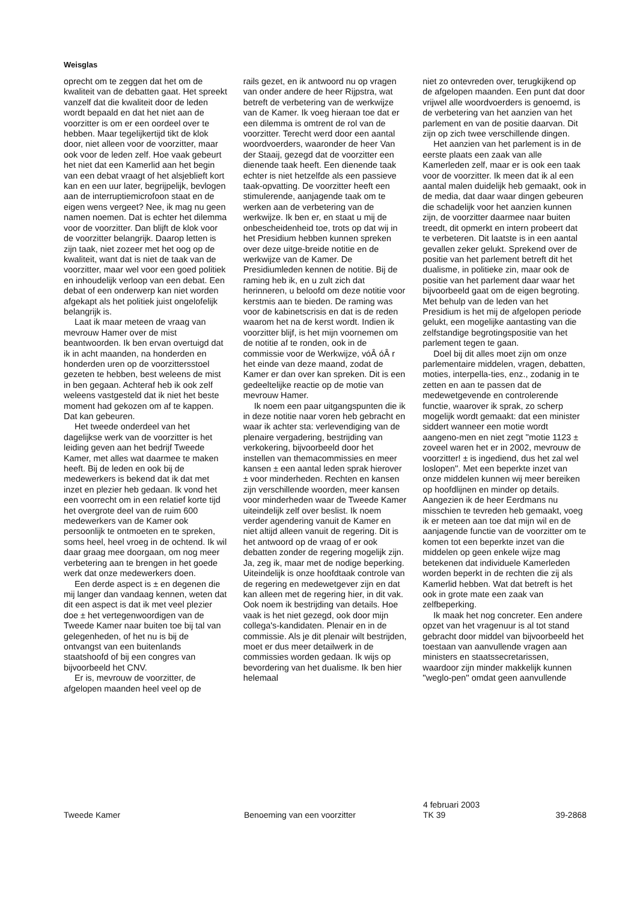Weisglas
oprecht om te zeggen dat het om de kwaliteit van de debatten gaat. Het spreekt vanzelf dat die kwaliteit door de leden wordt bepaald en dat het niet aan de voorzitter is om er een oordeel over te hebben. Maar tegelijkertijd tikt de klok door, niet alleen voor de voorzitter, maar ook voor de leden zelf. Hoe vaak gebeurt het niet dat een Kamerlid aan het begin van een debat vraagt of het alsjeblieft kort kan en een uur later, begrijpelijk, bevlogen aan de interruptiemicrofoon staat en de eigen wens vergeet? Nee, ik mag nu geen namen noemen. Dat is echter het dilemma voor de voorzitter. Dan blijft de klok voor de voorzitter belangrijk. Daarop letten is zijn taak, niet zozeer met het oog op de kwaliteit, want dat is niet de taak van de voorzitter, maar wel voor een goed politiek en inhoudelijk verloop van een debat. Een debat of een onderwerp kan niet worden afgekapt als het politiek juist ongelofelijk belangrijk is.
Laat ik maar meteen de vraag van mevrouw Hamer over de mist beantwoorden. Ik ben ervan overtuigd dat ik in acht maanden, na honderden en honderden uren op de voorzittersstoel gezeten te hebben, best weleens de mist in ben gegaan. Achteraf heb ik ook zelf weleens vastgesteld dat ik niet het beste moment had gekozen om af te kappen. Dat kan gebeuren.
Het tweede onderdeel van het dagelijkse werk van de voorzitter is het leiding geven aan het bedrijf Tweede Kamer, met alles wat daarmee te maken heeft. Bij de leden en ook bij de medewerkers is bekend dat ik dat met inzet en plezier heb gedaan. Ik vond het een voorrecht om in een relatief korte tijd het overgrote deel van de ruim 600 medewerkers van de Kamer ook persoonlijk te ontmoeten en te spreken, soms heel, heel vroeg in de ochtend. Ik wil daar graag mee doorgaan, om nog meer verbetering aan te brengen in het goede werk dat onze medewerkers doen.
Een derde aspect is ± en degenen die mij langer dan vandaag kennen, weten dat dit een aspect is dat ik met veel plezier doe ± het vertegenwoordigen van de Tweede Kamer naar buiten toe bij tal van gelegenheden, of het nu is bij de ontvangst van een buitenlands staatshoofd of bij een congres van bijvoorbeeld het CNV.
Er is, mevrouw de voorzitter, de afgelopen maanden heel veel op de
rails gezet, en ik antwoord nu op vragen van onder andere de heer Rijpstra, wat betreft de verbetering van de werkwijze van de Kamer. Ik voeg hieraan toe dat er een dilemma is omtrent de rol van de voorzitter. Terecht werd door een aantal woordvoerders, waaronder de heer Van der Staaij, gezegd dat de voorzitter een dienende taak heeft. Een dienende taak echter is niet hetzelfde als een passieve taak-opvatting. De voorzitter heeft een stimulerende, aanjagende taak om te werken aan de verbetering van de werkwijze. Ik ben er, en staat u mij de onbescheidenheid toe, trots op dat wij in het Presidium hebben kunnen spreken over deze uitge-breide notitie en de werkwijze van de Kamer. De Presidiumleden kennen de notitie. Bij de raming heb ik, en u zult zich dat herinneren, u beloofd om deze notitie voor kerstmis aan te bieden. De raming was voor de kabinetscrisis en dat is de reden waarom het na de kerst wordt. Indien ik voorzitter blijf, is het mijn voornemen om de notitie af te ronden, ook in de commissie voor de Werkwijze, vóÂ óÂ r het einde van deze maand, zodat de Kamer er dan over kan spreken. Dit is een gedeeltelijke reactie op de motie van mevrouw Hamer.
Ik noem een paar uitgangspunten die ik in deze notitie naar voren heb gebracht en waar ik achter sta: verlevendiging van de plenaire vergadering, bestrijding van verkokering, bijvoorbeeld door het instellen van themacommissies en meer kansen ± een aantal leden sprak hierover ± voor minderheden. Rechten en kansen zijn verschillende woorden, meer kansen voor minderheden waar de Tweede Kamer uiteindelijk zelf over beslist. Ik noem verder agendering vanuit de Kamer en niet altijd alleen vanuit de regering. Dit is het antwoord op de vraag of er ook debatten zonder de regering mogelijk zijn. Ja, zeg ik, maar met de nodige beperking. Uiteindelijk is onze hoofdtaak controle van de regering en medewetgever zijn en dat kan alleen met de regering hier, in dit vak. Ook noem ik bestrijding van details. Hoe vaak is het niet gezegd, ook door mijn collega's-kandidaten. Plenair en in de commissie. Als je dit plenair wilt bestrijden, moet er dus meer detailwerk in de commissies worden gedaan. Ik wijs op bevordering van het dualisme. Ik ben hier helemaal
niet zo ontevreden over, terugkijkend op de afgelopen maanden. Een punt dat door vrijwel alle woordvoerders is genoemd, is de verbetering van het aanzien van het parlement en van de positie daarvan. Dit zijn op zich twee verschillende dingen.
Het aanzien van het parlement is in de eerste plaats een zaak van alle Kamerleden zelf, maar er is ook een taak voor de voorzitter. Ik meen dat ik al een aantal malen duidelijk heb gemaakt, ook in de media, dat daar waar dingen gebeuren die schadelijk voor het aanzien kunnen zijn, de voorzitter daarmee naar buiten treedt, dit opmerkt en intern probeert dat te verbeteren. Dit laatste is in een aantal gevallen zeker gelukt. Sprekend over de positie van het parlement betreft dit het dualisme, in politieke zin, maar ook de positie van het parlement daar waar het bijvoorbeeld gaat om de eigen begroting. Met behulp van de leden van het Presidium is het mij de afgelopen periode gelukt, een mogelijke aantasting van die zelfstandige begrotingspositie van het parlement tegen te gaan.
Doel bij dit alles moet zijn om onze parlementaire middelen, vragen, debatten, moties, interpella-ties, enz., zodanig in te zetten en aan te passen dat de medewetgevende en controlerende functie, waarover ik sprak, zo scherp mogelijk wordt gemaakt: dat een minister siddert wanneer een motie wordt aangeno-men en niet zegt ''motie 1123 ± zoveel waren het er in 2002, mevrouw de voorzitter! ± is ingediend, dus het zal wel loslopen''. Met een beperkte inzet van onze middelen kunnen wij meer bereiken op hoofdlijnen en minder op details. Aangezien ik de heer Eerdmans nu misschien te tevreden heb gemaakt, voeg ik er meteen aan toe dat mijn wil en de aanjagende functie van de voorzitter om te komen tot een beperkte inzet van die middelen op geen enkele wijze mag betekenen dat individuele Kamerleden worden beperkt in de rechten die zij als Kamerlid hebben. Wat dat betreft is het ook in grote mate een zaak van zelfbeperking.
Ik maak het nog concreter. Een andere opzet van het vragenuur is al tot stand gebracht door middel van bijvoorbeeld het toestaan van aanvullende vragen aan ministers en staatssecretarissen, waardoor zijn minder makkelijk kunnen ''weglo-pen'' omdat geen aanvullende
Tweede Kamer Benoeming van een voorzitter
4 februari 2003
TK 39
39-2868